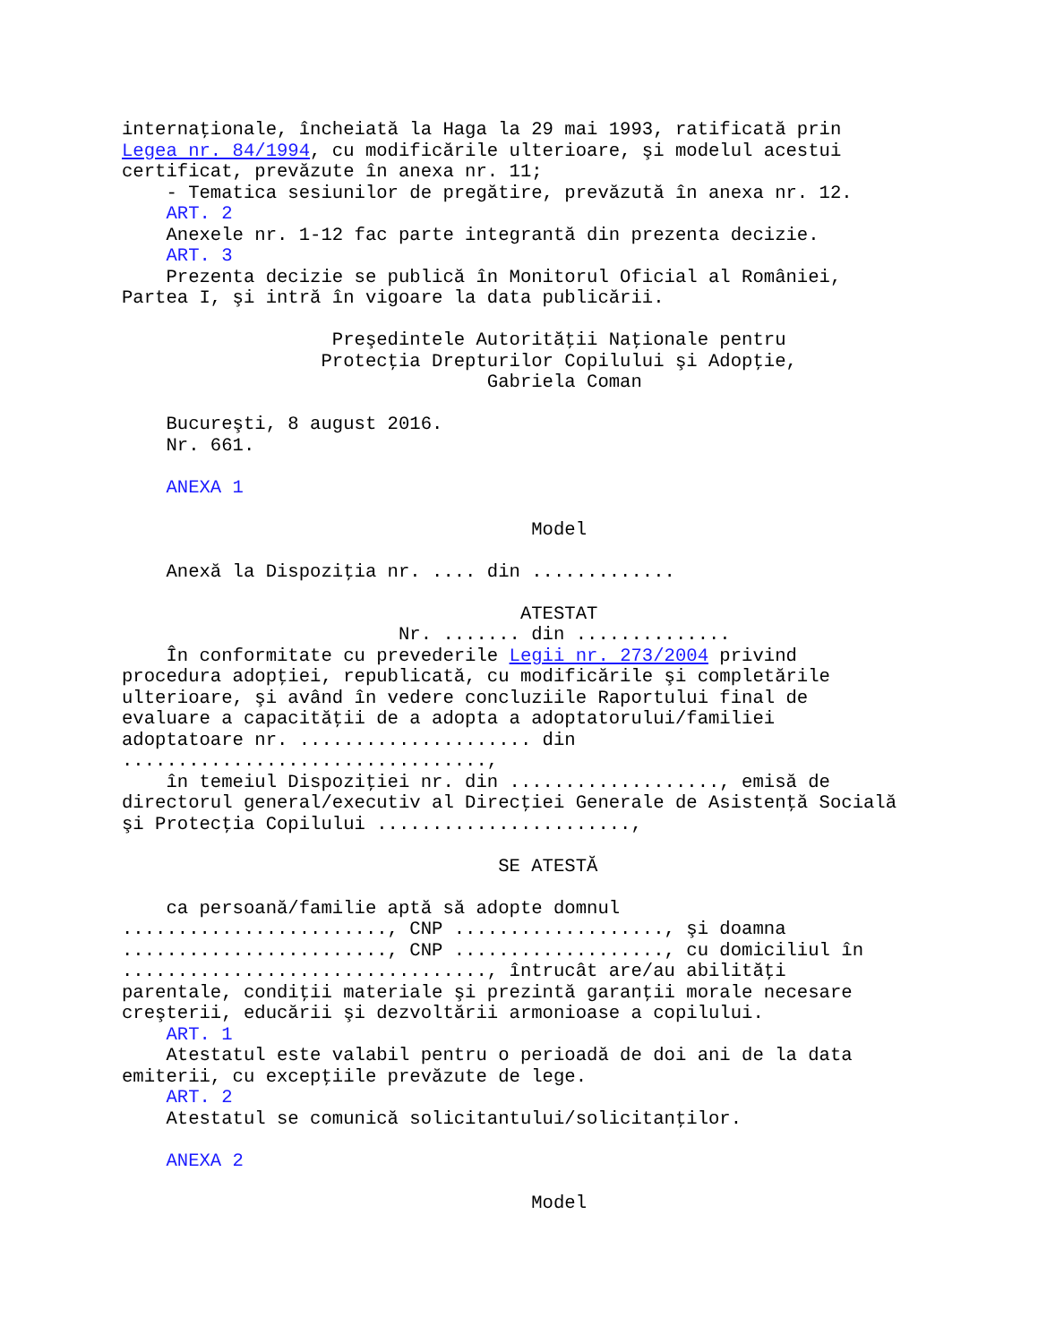internaţionale, încheiată la Haga la 29 mai 1993, ratificată prin
Legea nr. 84/1994, cu modificările ulterioare, şi modelul acestui
certificat, prevăzute în anexa nr. 11;
    - Tematica sesiunilor de pregătire, prevăzută în anexa nr. 12.
    ART. 2
    Anexele nr. 1-12 fac parte integrantă din prezenta decizie.
    ART. 3
    Prezenta decizie se publică în Monitorul Oficial al României,
Partea I, şi intră în vigoare la data publicării.

                   Preşedintele Autorităţii Naţionale pentru
                  Protecţia Drepturilor Copilului şi Adopţie,
                                 Gabriela Coman

    Bucureşti, 8 august 2016.
    Nr. 661.

    ANEXA 1

                                     Model

    Anexă la Dispoziţia nr. .... din .............

                                    ATESTAT
                         Nr. ....... din ..............
    În conformitate cu prevederile Legii nr. 273/2004 privind
procedura adopţiei, republicată, cu modificările şi completările
ulterioare, şi având în vedere concluziile Raportului final de
evaluare a capacităţii de a adopta a adoptatorului/familiei
adoptatoare nr. ..................... din
.................................,
    în temeiul Dispoziţiei nr. din ..................., emisă de
directorul general/executiv al Direcţiei Generale de Asistenţă Socială
şi Protecţia Copilului .......................,

                                  SE ATESTĂ

    ca persoană/familie aptă să adopte domnul
........................, CNP ..................., şi doamna
........................, CNP ..................., cu domiciliul în
................................., întrucât are/au abilităţi
parentale, condiţii materiale şi prezintă garanţii morale necesare
creşterii, educării şi dezvoltării armonioase a copilului.
    ART. 1
    Atestatul este valabil pentru o perioadă de doi ani de la data
emiterii, cu excepţiile prevăzute de lege.
    ART. 2
    Atestatul se comunică solicitantului/solicitanţilor.

    ANEXA 2

                                     Model